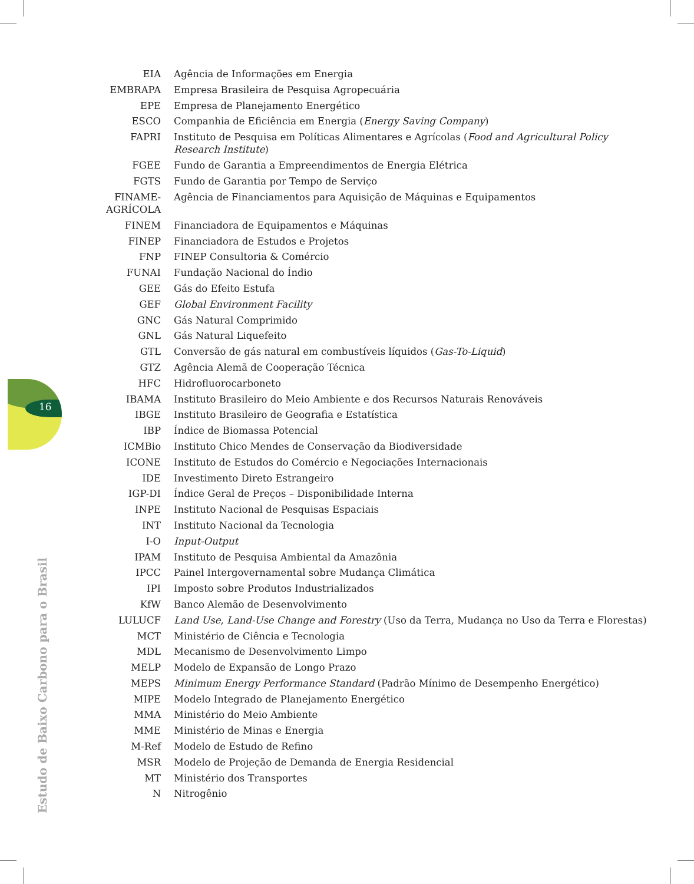16
| EIA | Agência de Informações em Energia |
| EMBRAPA | Empresa Brasileira de Pesquisa Agropecuária |
| EPE | Empresa de Planejamento Energético |
| ESCO | Companhia de Eficiência em Energia ( Energy Saving Company ) |
| FAPRI | Instituto de Pesquisa em Políticas Alimentares e Agrícolas ( Food and Agricultural Policy Research Institute ) |
| FGEE | Fundo de Garantia a Empreendimentos de Energia Elétrica |
| FGTS | Fundo de Garantia por Tempo de Serviço |
| FINAME- AGRÍCOLA | Agência de Financiamentos para Aquisição de Máquinas e Equipamentos |
| FINEM | Financiadora de Equipamentos e Máquinas |
| FINEP | Financiadora de Estudos e Projetos |
| FNP | FINEP Consultoria & Comércio |
| FUNAI | Fundação Nacional do Índio |
| GEE | Gás do Efeito Estufa |
| GEF | Global Environment Facility |
| GNC | Gás Natural Comprimido |
| GNL | Gás Natural Liquefeito |
| GTL | Conversão de gás natural em combustíveis líquidos ( Gas-To-Liquid ) |
| GTZ | Agência Alemã de Cooperação Técnica |
| HFC | Hidrofluorocarboneto |
| IBAMA | Instituto Brasileiro do Meio Ambiente e dos Recursos Naturais Renováveis |
| IBGE | Instituto Brasileiro de Geografia e Estatística |
| IBP | Índice de Biomassa Potencial |
| ICMBio | Instituto Chico Mendes de Conservação da Biodiversidade |
| ICONE | Instituto de Estudos do Comércio e Negociações Internacionais |
| IDE | Investimento Direto Estrangeiro |
| IGP-DI | Índice Geral de Preços – Disponibilidade Interna |
| INPE | Instituto Nacional de Pesquisas Espaciais |
| INT | Instituto Nacional da Tecnologia |
| I-O | Input-Output |
| IPAM | Instituto de Pesquisa Ambiental da Amazônia |
| IPCC | Painel Intergovernamental sobre Mudança Climática |
| IPI | Imposto sobre Produtos Industrializados |
| KfW | Banco Alemão de Desenvolvimento |
| LULUCF | Land Use, Land-Use Change and Forestry (Uso da Terra, Mudança no Uso da Terra e Florestas) |
| MCT | Ministério de Ciência e Tecnologia |
| MDL | Mecanismo de Desenvolvimento Limpo |
| MELP | Modelo de Expansão de Longo Prazo |
| MEPS | Minimum Energy Performance Standard (Padrão Mínimo de Desempenho Energético) |
| MIPE | Modelo Integrado de Planejamento Energético |
| MMA | Ministério do Meio Ambiente |
| MME | Ministério de Minas e Energia |
| M-Ref | Modelo de Estudo de Refino |
| MSR | Modelo de Projeção de Demanda de Energia Residencial |
| MT | Ministério dos Transportes |
| N | Nitrogênio |
Estudo de Baixo Carbono para o Brasil